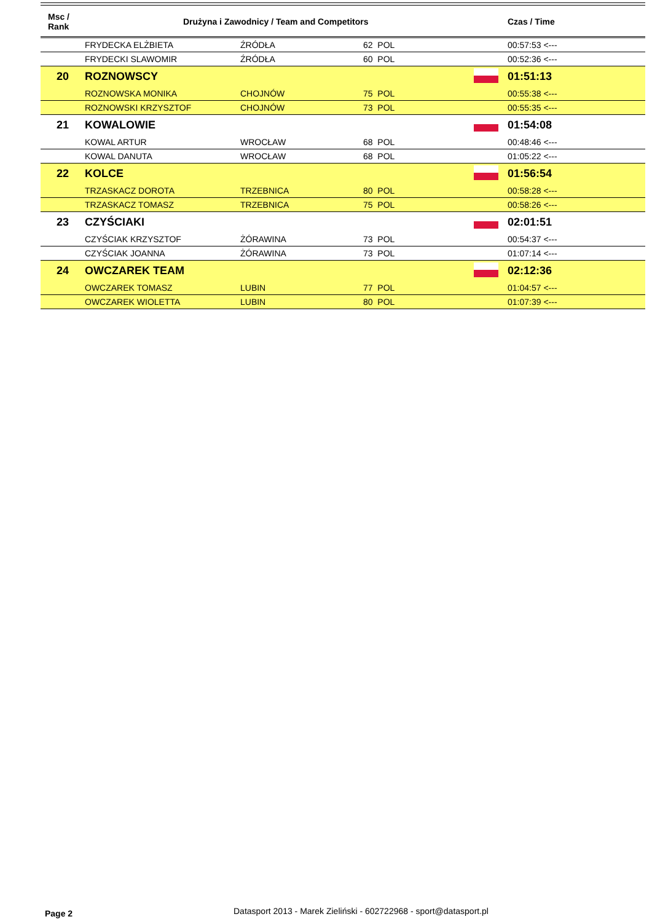| Msc / Rank | Drużyna i Zawodnicy / Team and Competitors | | | | Czas / Time |
| --- | --- | --- | --- | --- | --- |
| | FRYDECKA ELŻBIETA | ŹRÓDŁA | 62 POL | | 00:57:53 <--- |
| | FRYDECKI SLAWOMIR | ŹRÓDŁA | 60 POL | | 00:52:36 <--- |
| 20 | ROZNOWSCY | | | | 01:51:13 |
| | ROZNOWSKA MONIKA | CHOJNÓW | 75 POL | | 00:55:38 <--- |
| | ROZNOWSKI KRZYSZTOF | CHOJNÓW | 73 POL | | 00:55:35 <--- |
| 21 | KOWALOWIE | | | | 01:54:08 |
| | KOWAL ARTUR | WROCŁAW | 68 POL | | 00:48:46 <--- |
| | KOWAL DANUTA | WROCŁAW | 68 POL | | 01:05:22 <--- |
| 22 | KOLCE | | | | 01:56:54 |
| | TRZASKACZ DOROTA | TRZEBNICA | 80 POL | | 00:58:28 <--- |
| | TRZASKACZ TOMASZ | TRZEBNICA | 75 POL | | 00:58:26 <--- |
| 23 | CZYŚCIAKI | | | | 02:01:51 |
| | CZYŚCIAK KRZYSZTOF | ŻÓRAWINA | 73 POL | | 00:54:37 <--- |
| | CZYŚCIAK JOANNA | ŻÓRAWINA | 73 POL | | 01:07:14 <--- |
| 24 | OWCZAREK TEAM | | | | 02:12:36 |
| | OWCZAREK TOMASZ | LUBIN | 77 POL | | 01:04:57 <--- |
| | OWCZAREK WIOLETTA | LUBIN | 80 POL | | 01:07:39 <--- |
Page 2
Datasport 2013 - Marek Zieliński - 602722968 - sport@datasport.pl